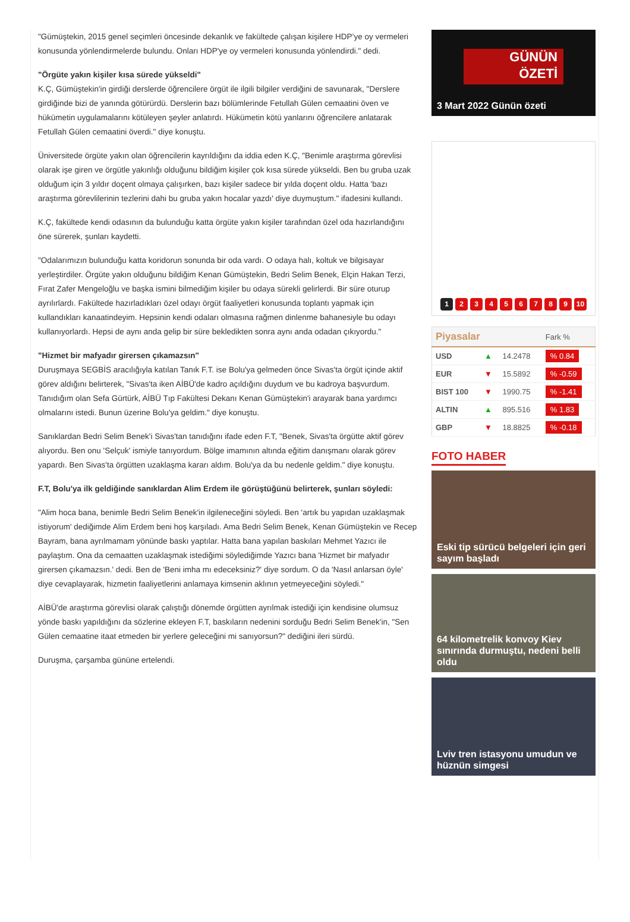"Gümüştekin, 2015 genel seçimleri öncesinde dekanlık ve fakültede çalışan kişilere HDP’ye oy vermeleri konusunda yönlendirmelerde bulundu. Onları HDP'ye oy vermeleri konusunda yönlendirdi." dedi.
"Örgüte yakın kişiler kısa sürede yükseldi"
K.Ç, Gümüştekin'in girdiği derslerde öğrencilere örgüt ile ilgili bilgiler verdiğini de savunarak, "Derslere girdiğinde bizi de yanında götürürdü. Derslerin bazı bölümlerinde Fetullah Gülen cemaatini öven ve hükümetin uygulamalarını kötüleyen şeyler anlatırdı. Hükümetin kötü yanlarını öğrencilere anlatarak Fetullah Gülen cemaatini överdi." diye konuştu.
Üniversitede örgüte yakın olan öğrencilerin kayrıldığını da iddia eden K.Ç, "Benimle araştırma görevlisi olarak işe giren ve örgütle yakınlığı olduğunu bildiğim kişiler çok kısa sürede yükseldi. Ben bu gruba uzak olduğum için 3 yıldır doçent olmaya çalışırken, bazı kişiler sadece bir yılda doçent oldu. Hatta 'bazı araştırma görevlilerinin tezlerini dahi bu gruba yakın hocalar yazdı' diye duymuştum." ifadesini kullandı.
K.Ç, fakültede kendi odasının da bulunduğu katta örgüte yakın kişiler tarafından özel oda hazırlandığını öne sürerek, şunları kaydetti.
"Odalarımızın bulunduğu katta koridorun sonunda bir oda vardı. O odaya halı, koltuk ve bilgisayar yerleştirdiler. Örgüte yakın olduğunu bildiğim Kenan Gümüştekin, Bedri Selim Benek, Elçin Hakan Terzi, Fırat Zafer Mengeloğlu ve başka ismini bilmediğim kişiler bu odaya sürekli gelirlerdi. Bir süre oturup ayrılırlardı. Fakültede hazırladıkları özel odayı örgüt faaliyetleri konusunda toplantı yapmak için kullandıkları kanaatindeyim. Hepsinin kendi odaları olmasına rağmen dinlenme bahanesiyle bu odayı kullanıyorlardı. Hepsi de aynı anda gelip bir süre bekledikten sonra aynı anda odadan çıkıyordu."
"Hizmet bir mafyadır girersen çıkamazsın"
Duruşmaya SEGBİS aracılığıyla katılan Tanık F.T. ise Bolu'ya gelmeden önce Sivas'ta örgüt içinde aktif görev aldığını belirterek, "Sivas'ta iken AİBÜ'de kadro açıldığını duydum ve bu kadroya başvurdum. Tanıdığım olan Sefa Gürtürk, AİBÜ Tıp Fakültesi Dekanı Kenan Gümüştekin'i arayarak bana yardımcı olmalarını istedi. Bunun üzerine Bolu'ya geldim." diye konuştu.
Sanıklardan Bedri Selim Benek'i Sivas'tan tanıdığını ifade eden F.T, "Benek, Sivas'ta örgütte aktif görev alıyordu. Ben onu 'Selçuk' ismiyle tanıyordum. Bölge imamının altında eğitim danışmanı olarak görev yapardı. Ben Sivas'ta örgütten uzaklaşma kararı aldım. Bolu'ya da bu nedenle geldim." diye konuştu.
F.T, Bolu'ya ilk geldiğinde sanıklardan Alim Erdem ile görüştüğünü belirterek, şunları söyledi:
"Alim hoca bana, benimle Bedri Selim Benek'in ilgileneceğini söyledi. Ben 'artık bu yapıdan uzaklaşmak istiyorum' dediğimde Alim Erdem beni hoş karşıladı. Ama Bedri Selim Benek, Kenan Gümüştekin ve Recep Bayram, bana ayrılmamam yönünde baskı yaptılar. Hatta bana yapılan baskıları Mehmet Yazıcı ile paylaştım. Ona da cemaatten uzaklaşmak istediğimi söylediğimde Yazıcı bana 'Hizmet bir mafyadır girersen çıkamazsın.' dedi. Ben de 'Beni imha mı edeceksiniz?' diye sordum. O da 'Nasıl anlarsan öyle' diye cevaplayarak, hizmetin faaliyetlerini anlamaya kimsenin aklının yetmeyeceğini söyledi."
AİBÜ'de araştırma görevlisi olarak çalıştığı dönemde örgütten ayrılmak istediği için kendisine olumsuz yönde baskı yapıldığını da sözlerine ekleyen F.T, baskıların nedenini sorduğu Bedri Selim Benek'in, "Sen Gülen cemaatine itaat etmeden bir yerlere geleceğini mi sanıyorsun?" dediğini ileri sürdü.
Duruşma, çarşamba gününe ertelendi.
GÜNÜN
ÖZETİ
3 Mart 2022 Günün özeti
1 2 3 4 5 6 7 8 9 10
| Piyasalar | | | Fark % |
| --- | --- | --- | --- |
| USD | ▲ | 14.2478 | % 0.84 |
| EUR | ▼ | 15.5892 | % -0.59 |
| BIST 100 | ▼ | 1990.75 | % -1.41 |
| ALTIN | ▲ | 895.516 | % 1.83 |
| GBP | ▼ | 18.8825 | % -0.18 |
FOTO HABER
Eski tip sürücü belgeleri için geri sayım başladı
64 kilometrelik konvoy Kiev sınırında durmuştu, nedeni belli oldu
Lviv tren istasyonu umudun ve hüznün simgesi